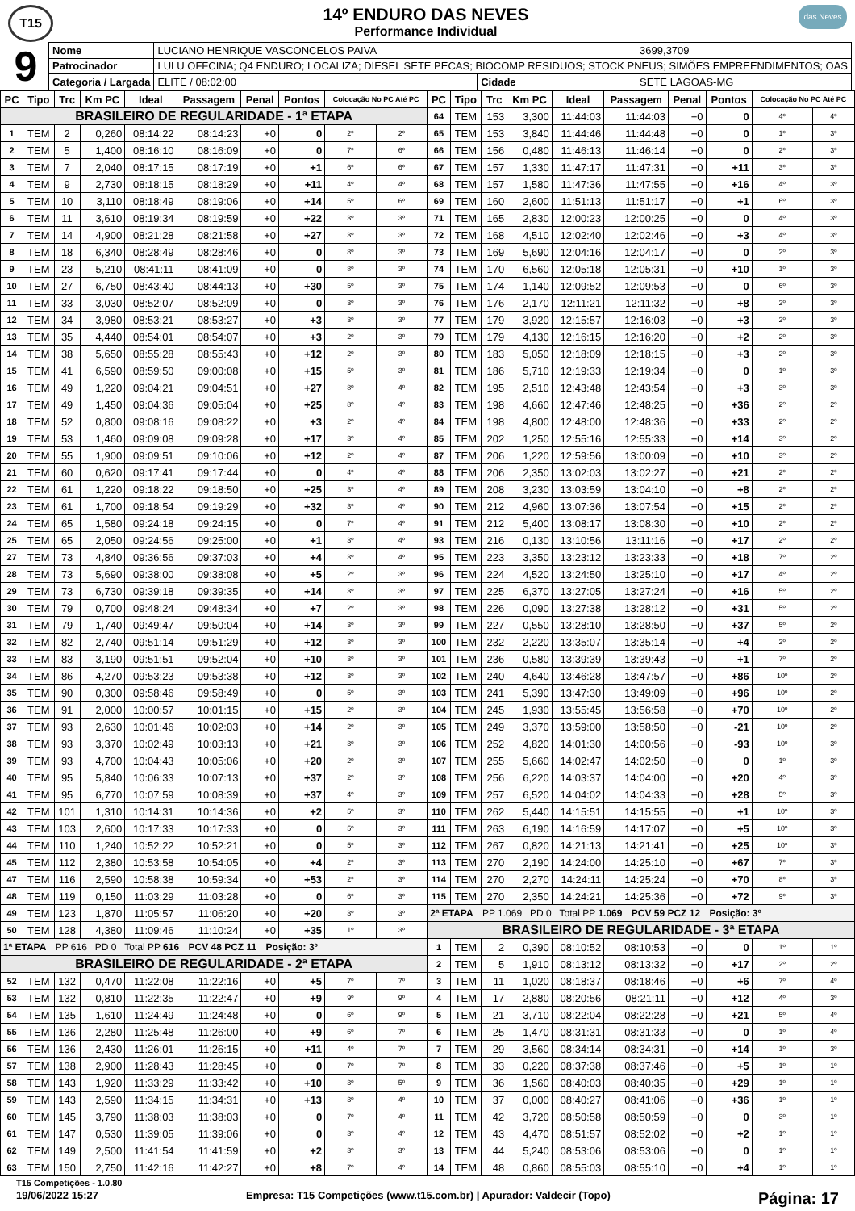T15
14º ENDURO DAS NEVES
Performance Individual
das Neves
9
| Nome | LUCIANO HENRIQUE VASCONCELOS PAIVA | | | 3699,3709 |
| Patrocinador | LULU OFFCINA; Q4 ENDURO; LOCALIZA; DIESEL SETE PECAS; BIOCOMP RESIDUOS; STOCK PNEUS; SIMÕES EMPREENDIMENTOS; OAS | | | |
| Categoria / Largada | ELITE / 08:02:00 | Cidade | SETE LAGOAS-MG | |
| PC | Tipo | Trc | Km PC | Ideal | Passagem | Penal | Pontos | Colocação No PC Até PC | | PC | Tipo | Trc | Km PC | Ideal | Passagem | Penal | Pontos | Colocação No PC Até PC | |
| --- | --- | --- | --- | --- | --- | --- | --- | --- | --- | --- | --- | --- | --- | --- | --- | --- | --- | --- | --- |
| BRASILEIRO DE REGULARIDADE - 1ª ETAPA | | | | | | | | | | 64 | TEM | 153 | 3,300 | 11:44:03 | 11:44:03 | +0 | 0 | 4º | 4º |
| 1 | TEM | 2 | 0,260 | 08:14:22 | 08:14:23 | +0 | 0 | 2º | 2º | 65 | TEM | 153 | 3,840 | 11:44:46 | 11:44:48 | +0 | 0 | 1º | 3º |
| 2 | TEM | 5 | 1,400 | 08:16:10 | 08:16:09 | +0 | 0 | 7º | 6º | 66 | TEM | 156 | 0,480 | 11:46:13 | 11:46:14 | +0 | 0 | 2º | 3º |
| 3 | TEM | 7 | 2,040 | 08:17:15 | 08:17:19 | +0 | +1 | 6º | 6º | 67 | TEM | 157 | 1,330 | 11:47:17 | 11:47:31 | +0 | +11 | 3º | 3º |
| 4 | TEM | 9 | 2,730 | 08:18:15 | 08:18:29 | +0 | +11 | 4º | 4º | 68 | TEM | 157 | 1,580 | 11:47:36 | 11:47:55 | +0 | +16 | 4º | 3º |
| 5 | TEM | 10 | 3,110 | 08:18:49 | 08:19:06 | +0 | +14 | 5º | 6º | 69 | TEM | 160 | 2,600 | 11:51:13 | 11:51:17 | +0 | +1 | 6º | 3º |
| 6 | TEM | 11 | 3,610 | 08:19:34 | 08:19:59 | +0 | +22 | 3º | 3º | 71 | TEM | 165 | 2,830 | 12:00:23 | 12:00:25 | +0 | 0 | 4º | 3º |
| 7 | TEM | 14 | 4,900 | 08:21:28 | 08:21:58 | +0 | +27 | 3º | 3º | 72 | TEM | 168 | 4,510 | 12:02:40 | 12:02:46 | +0 | +3 | 4º | 3º |
| 8 | TEM | 18 | 6,340 | 08:28:49 | 08:28:46 | +0 | 0 | 8º | 3º | 73 | TEM | 169 | 5,690 | 12:04:16 | 12:04:17 | +0 | 0 | 2º | 3º |
| 9 | TEM | 23 | 5,210 | 08:41:11 | 08:41:09 | +0 | 0 | 8º | 3º | 74 | TEM | 170 | 6,560 | 12:05:18 | 12:05:31 | +0 | +10 | 1º | 3º |
| 10 | TEM | 27 | 6,750 | 08:43:40 | 08:44:13 | +0 | +30 | 5º | 3º | 75 | TEM | 174 | 1,140 | 12:09:52 | 12:09:53 | +0 | 0 | 6º | 3º |
| 11 | TEM | 33 | 3,030 | 08:52:07 | 08:52:09 | +0 | 0 | 3º | 3º | 76 | TEM | 176 | 2,170 | 12:11:21 | 12:11:32 | +0 | +8 | 2º | 3º |
| 12 | TEM | 34 | 3,980 | 08:53:21 | 08:53:27 | +0 | +3 | 3º | 3º | 77 | TEM | 179 | 3,920 | 12:15:57 | 12:16:03 | +0 | +3 | 2º | 3º |
| 13 | TEM | 35 | 4,440 | 08:54:01 | 08:54:07 | +0 | +3 | 2º | 3º | 79 | TEM | 179 | 4,130 | 12:16:15 | 12:16:20 | +0 | +2 | 2º | 3º |
| 14 | TEM | 38 | 5,650 | 08:55:28 | 08:55:43 | +0 | +12 | 2º | 3º | 80 | TEM | 183 | 5,050 | 12:18:09 | 12:18:15 | +0 | +3 | 2º | 3º |
| 15 | TEM | 41 | 6,590 | 08:59:50 | 09:00:08 | +0 | +15 | 5º | 3º | 81 | TEM | 186 | 5,710 | 12:19:33 | 12:19:34 | +0 | 0 | 1º | 3º |
| 16 | TEM | 49 | 1,220 | 09:04:21 | 09:04:51 | +0 | +27 | 8º | 4º | 82 | TEM | 195 | 2,510 | 12:43:48 | 12:43:54 | +0 | +3 | 3º | 3º |
| 17 | TEM | 49 | 1,450 | 09:04:36 | 09:05:04 | +0 | +25 | 8º | 4º | 83 | TEM | 198 | 4,660 | 12:47:46 | 12:48:25 | +0 | +36 | 2º | 2º |
| 18 | TEM | 52 | 0,800 | 09:08:16 | 09:08:22 | +0 | +3 | 2º | 4º | 84 | TEM | 198 | 4,800 | 12:48:00 | 12:48:36 | +0 | +33 | 2º | 2º |
| 19 | TEM | 53 | 1,460 | 09:09:08 | 09:09:28 | +0 | +17 | 3º | 4º | 85 | TEM | 202 | 1,250 | 12:55:16 | 12:55:33 | +0 | +14 | 3º | 2º |
| 20 | TEM | 55 | 1,900 | 09:09:51 | 09:10:06 | +0 | +12 | 2º | 4º | 87 | TEM | 206 | 1,220 | 12:59:56 | 13:00:09 | +0 | +10 | 3º | 2º |
| 21 | TEM | 60 | 0,620 | 09:17:41 | 09:17:44 | +0 | 0 | 4º | 4º | 88 | TEM | 206 | 2,350 | 13:02:03 | 13:02:27 | +0 | +21 | 2º | 2º |
| 22 | TEM | 61 | 1,220 | 09:18:22 | 09:18:50 | +0 | +25 | 3º | 4º | 89 | TEM | 208 | 3,230 | 13:03:59 | 13:04:10 | +0 | +8 | 2º | 2º |
| 23 | TEM | 61 | 1,700 | 09:18:54 | 09:19:29 | +0 | +32 | 3º | 4º | 90 | TEM | 212 | 4,960 | 13:07:36 | 13:07:54 | +0 | +15 | 2º | 2º |
| 24 | TEM | 65 | 1,580 | 09:24:18 | 09:24:15 | +0 | 0 | 7º | 4º | 91 | TEM | 212 | 5,400 | 13:08:17 | 13:08:30 | +0 | +10 | 2º | 2º |
| 25 | TEM | 65 | 2,050 | 09:24:56 | 09:25:00 | +0 | +1 | 3º | 4º | 93 | TEM | 216 | 0,130 | 13:10:56 | 13:11:16 | +0 | +17 | 2º | 2º |
| 27 | TEM | 73 | 4,840 | 09:36:56 | 09:37:03 | +0 | +4 | 3º | 4º | 95 | TEM | 223 | 3,350 | 13:23:12 | 13:23:33 | +0 | +18 | 7º | 2º |
| 28 | TEM | 73 | 5,690 | 09:38:00 | 09:38:08 | +0 | +5 | 2º | 3º | 96 | TEM | 224 | 4,520 | 13:24:50 | 13:25:10 | +0 | +17 | 4º | 2º |
| 29 | TEM | 73 | 6,730 | 09:39:18 | 09:39:35 | +0 | +14 | 3º | 3º | 97 | TEM | 225 | 6,370 | 13:27:05 | 13:27:24 | +0 | +16 | 5º | 2º |
| 30 | TEM | 79 | 0,700 | 09:48:24 | 09:48:34 | +0 | +7 | 2º | 3º | 98 | TEM | 226 | 0,090 | 13:27:38 | 13:28:12 | +0 | +31 | 5º | 2º |
| 31 | TEM | 79 | 1,740 | 09:49:47 | 09:50:04 | +0 | +14 | 3º | 3º | 99 | TEM | 227 | 0,550 | 13:28:10 | 13:28:50 | +0 | +37 | 5º | 2º |
| 32 | TEM | 82 | 2,740 | 09:51:14 | 09:51:29 | +0 | +12 | 3º | 3º | 100 | TEM | 232 | 2,220 | 13:35:07 | 13:35:14 | +0 | +4 | 2º | 2º |
| 33 | TEM | 83 | 3,190 | 09:51:51 | 09:52:04 | +0 | +10 | 3º | 3º | 101 | TEM | 236 | 0,580 | 13:39:39 | 13:39:43 | +0 | +1 | 7º | 2º |
| 34 | TEM | 86 | 4,270 | 09:53:23 | 09:53:38 | +0 | +12 | 3º | 3º | 102 | TEM | 240 | 4,640 | 13:46:28 | 13:47:57 | +0 | +86 | 10º | 2º |
| 35 | TEM | 90 | 0,300 | 09:58:46 | 09:58:49 | +0 | 0 | 5º | 3º | 103 | TEM | 241 | 5,390 | 13:47:30 | 13:49:09 | +0 | +96 | 10º | 2º |
| 36 | TEM | 91 | 2,000 | 10:00:57 | 10:01:15 | +0 | +15 | 2º | 3º | 104 | TEM | 245 | 1,930 | 13:55:45 | 13:56:58 | +0 | +70 | 10º | 2º |
| 37 | TEM | 93 | 2,630 | 10:01:46 | 10:02:03 | +0 | +14 | 2º | 3º | 105 | TEM | 249 | 3,370 | 13:59:00 | 13:58:50 | +0 | -21 | 10º | 2º |
| 38 | TEM | 93 | 3,370 | 10:02:49 | 10:03:13 | +0 | +21 | 3º | 3º | 106 | TEM | 252 | 4,820 | 14:01:30 | 14:00:56 | +0 | -93 | 10º | 3º |
| 39 | TEM | 93 | 4,700 | 10:04:43 | 10:05:06 | +0 | +20 | 2º | 3º | 107 | TEM | 255 | 5,660 | 14:02:47 | 14:02:50 | +0 | 0 | 1º | 3º |
| 40 | TEM | 95 | 5,840 | 10:06:33 | 10:07:13 | +0 | +37 | 2º | 3º | 108 | TEM | 256 | 6,220 | 14:03:37 | 14:04:00 | +0 | +20 | 4º | 3º |
| 41 | TEM | 95 | 6,770 | 10:07:59 | 10:08:39 | +0 | +37 | 4º | 3º | 109 | TEM | 257 | 6,520 | 14:04:02 | 14:04:33 | +0 | +28 | 5º | 3º |
| 42 | TEM | 101 | 1,310 | 10:14:31 | 10:14:36 | +0 | +2 | 5º | 3º | 110 | TEM | 262 | 5,440 | 14:15:51 | 14:15:55 | +0 | +1 | 10º | 3º |
| 43 | TEM | 103 | 2,600 | 10:17:33 | 10:17:33 | +0 | 0 | 5º | 3º | 111 | TEM | 263 | 6,190 | 14:16:59 | 14:17:07 | +0 | +5 | 10º | 3º |
| 44 | TEM | 110 | 1,240 | 10:52:22 | 10:52:21 | +0 | 0 | 5º | 3º | 112 | TEM | 267 | 0,820 | 14:21:13 | 14:21:41 | +0 | +25 | 10º | 3º |
| 45 | TEM | 112 | 2,380 | 10:53:58 | 10:54:05 | +0 | +4 | 2º | 3º | 113 | TEM | 270 | 2,190 | 14:24:00 | 14:25:10 | +0 | +67 | 7º | 3º |
| 47 | TEM | 116 | 2,590 | 10:58:38 | 10:59:34 | +0 | +53 | 2º | 3º | 114 | TEM | 270 | 2,270 | 14:24:11 | 14:25:24 | +0 | +70 | 8º | 3º |
| 48 | TEM | 119 | 0,150 | 11:03:29 | 11:03:28 | +0 | 0 | 6º | 3º | 115 | TEM | 270 | 2,350 | 14:24:21 | 14:25:36 | +0 | +72 | 9º | 3º |
| 49 | TEM | 123 | 1,870 | 11:05:57 | 11:06:20 | +0 | +20 | 3º | 3º | 2ª ETAPA PP 1.069 PD 0 Total PP 1.069 PCV 59 PCZ 12 Posição: 3º | | | | | | | | | |
| 50 | TEM | 128 | 4,380 | 11:09:46 | 11:10:24 | +0 | +35 | 1º | 3º | BRASILEIRO DE REGULARIDADE - 3ª ETAPA | | | | | | | | | |
| 1ª ETAPA PP 616 PD 0 Total PP 616 PCV 48 PCZ 11 Posição: 3º | | | | | | | | | | 1 | TEM | 2 | 0,390 | 08:10:52 | 08:10:53 | +0 | 0 | 1º | 1º |
| BRASILEIRO DE REGULARIDADE - 2ª ETAPA | | | | | | | | | | 2 | TEM | 5 | 1,910 | 08:13:12 | 08:13:32 | +0 | +17 | 2º | 2º |
| 52 | TEM | 132 | 0,470 | 11:22:08 | 11:22:16 | +0 | +5 | 7º | 7º | 3 | TEM | 11 | 1,020 | 08:18:37 | 08:18:46 | +0 | +6 | 7º | 4º |
| 53 | TEM | 132 | 0,810 | 11:22:35 | 11:22:47 | +0 | +9 | 9º | 9º | 4 | TEM | 17 | 2,880 | 08:20:56 | 08:21:11 | +0 | +12 | 4º | 3º |
| 54 | TEM | 135 | 1,610 | 11:24:49 | 11:24:48 | +0 | 0 | 6º | 9º | 5 | TEM | 21 | 3,710 | 08:22:04 | 08:22:28 | +0 | +21 | 5º | 4º |
| 55 | TEM | 136 | 2,280 | 11:25:48 | 11:26:00 | +0 | +9 | 6º | 7º | 6 | TEM | 25 | 1,470 | 08:31:31 | 08:31:33 | +0 | 0 | 1º | 4º |
| 56 | TEM | 136 | 2,430 | 11:26:01 | 11:26:15 | +0 | +11 | 4º | 7º | 7 | TEM | 29 | 3,560 | 08:34:14 | 08:34:31 | +0 | +14 | 1º | 3º |
| 57 | TEM | 138 | 2,900 | 11:28:43 | 11:28:45 | +0 | 0 | 7º | 7º | 8 | TEM | 33 | 0,220 | 08:37:38 | 08:37:46 | +0 | +5 | 1º | 1º |
| 58 | TEM | 143 | 1,920 | 11:33:29 | 11:33:42 | +0 | +10 | 3º | 5º | 9 | TEM | 36 | 1,560 | 08:40:03 | 08:40:35 | +0 | +29 | 1º | 1º |
| 59 | TEM | 143 | 2,590 | 11:34:15 | 11:34:31 | +0 | +13 | 3º | 4º | 10 | TEM | 37 | 0,000 | 08:40:27 | 08:41:06 | +0 | +36 | 1º | 1º |
| 60 | TEM | 145 | 3,790 | 11:38:03 | 11:38:03 | +0 | 0 | 7º | 4º | 11 | TEM | 42 | 3,720 | 08:50:58 | 08:50:59 | +0 | 0 | 3º | 1º |
| 61 | TEM | 147 | 0,530 | 11:39:05 | 11:39:06 | +0 | 0 | 3º | 4º | 12 | TEM | 43 | 4,470 | 08:51:57 | 08:52:02 | +0 | +2 | 1º | 1º |
| 62 | TEM | 149 | 2,500 | 11:41:54 | 11:41:59 | +0 | +2 | 3º | 3º | 13 | TEM | 44 | 5,240 | 08:53:06 | 08:53:06 | +0 | 0 | 1º | 1º |
| 63 | TEM | 150 | 2,750 | 11:42:16 | 11:42:27 | +0 | +8 | 7º | 4º | 14 | TEM | 48 | 0,860 | 08:55:03 | 08:55:10 | +0 | +4 | 1º | 1º |
T15 Competições - 1.0.80
19/06/2022 15:27 Empresa: T15 Competições (www.t15.com.br) | Apurador: Valdecir (Topo) Página: 17